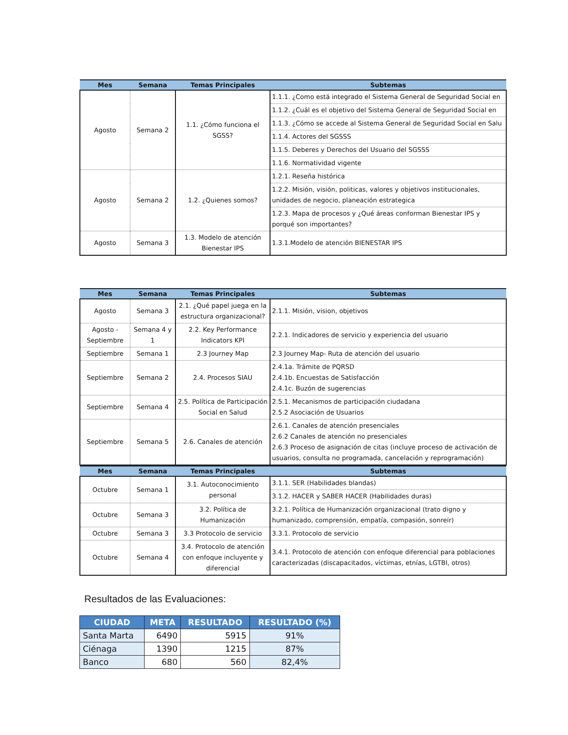| Mes | Semana | Temas Principales | Subtemas |
| --- | --- | --- | --- |
| Agosto | Semana 2 | 1.1. ¿Cómo funciona el SGSS? | 1.1.1. ¿Como está integrado el Sistema General de Seguridad Social en |
| | | | 1.1.2. ¿Cuál es el objetivo del Sistema General de Seguridad Social en |
| | | | 1.1.3. ¿Cómo se accede al Sistema General de Seguridad Social en Salu |
| | | | 1.1.4. Actores del SGSSS |
| | | | 1.1.5. Deberes y Derechos del Usuario del SGSSS |
| | | | 1.1.6. Normatividad vigente |
| Agosto | Semana 2 | 1.2. ¿Quienes somos? | 1.2.1. Reseña histórica |
| | | | 1.2.2. Misión, visión, politicas, valores y objetivos institucionales, unidades de negocio, planeación estrategica |
| | | | 1.2.3. Mapa de procesos y ¿Qué áreas conforman Bienestar IPS y porqué son importantes? |
| Agosto | Semana 3 | 1.3. Modelo de atención Bienestar IPS | 1.3.1.Modelo de atención BIENESTAR IPS |
| Mes | Semana | Temas Principales | Subtemas |
| --- | --- | --- | --- |
| Agosto | Semana 3 | 2.1. ¿Qué papel juega en la estructura organizacional? | 2.1.1. Misión, vision, objetivos |
| Agosto - Septiembre | Semana 4 y 1 | 2.2. Key Performance Indicators KPI | 2.2.1. Indicadores de servicio y experiencia del usuario |
| Septiembre | Semana 1 | 2.3 Journey Map | 2.3 Journey Map- Ruta de atención del usuario |
| Septiembre | Semana 2 | 2.4. Procesos SIAU | 2.4.1a. Trámite de PQRSD 2.4.1b. Encuestas de Satisfacción 2.4.1c. Buzón de sugerencias |
| Septiembre | Semana 4 | 2.5. Política de Participación Social en Salud | 2.5.1. Mecanismos de participación ciudadana 2.5.2 Asociación de Usuarios |
| Septiembre | Semana 5 | 2.6. Canales de atención | 2.6.1. Canales de atención presenciales 2.6.2 Canales de atención no presenciales 2.6.3 Proceso de asignación de citas (incluye proceso de activación de usuarios, consulta no programada, cancelación y reprogramación) |
| Mes | Semana | Temas Principales | Subtemas |
| --- | --- | --- | --- |
| Octubre | Semana 1 | 3.1. Autoconocimiento personal | 3.1.1. SER (Habilidades blandas) |
| | | | 3.1.2. HACER y SABER HACER (Habilidades duras) |
| Octubre | Semana 3 | 3.2. Política de Humanización | 3.2.1. Política de Humanización organizacional (trato digno y humanizado, comprensión, empatía, compasión, sonreír) |
| Octubre | Semana 3 | 3.3 Protocolo de servicio | 3.3.1. Protocolo de servicio |
| Octubre | Semana 4 | 3.4. Protocolo de atención con enfoque incluyente y diferencial | 3.4.1. Protocolo de atención con enfoque diferencial para poblaciones caracterizadas (discapacitados, víctimas, etnías, LGTBI, otros) |
Resultados de las Evaluaciones:
| CIUDAD | META | RESULTADO | RESULTADO (%) |
| --- | --- | --- | --- |
| Santa Marta | 6490 | 5915 | 91% |
| Ciénaga | 1390 | 1215 | 87% |
| Banco | 680 | 560 | 82,4% |